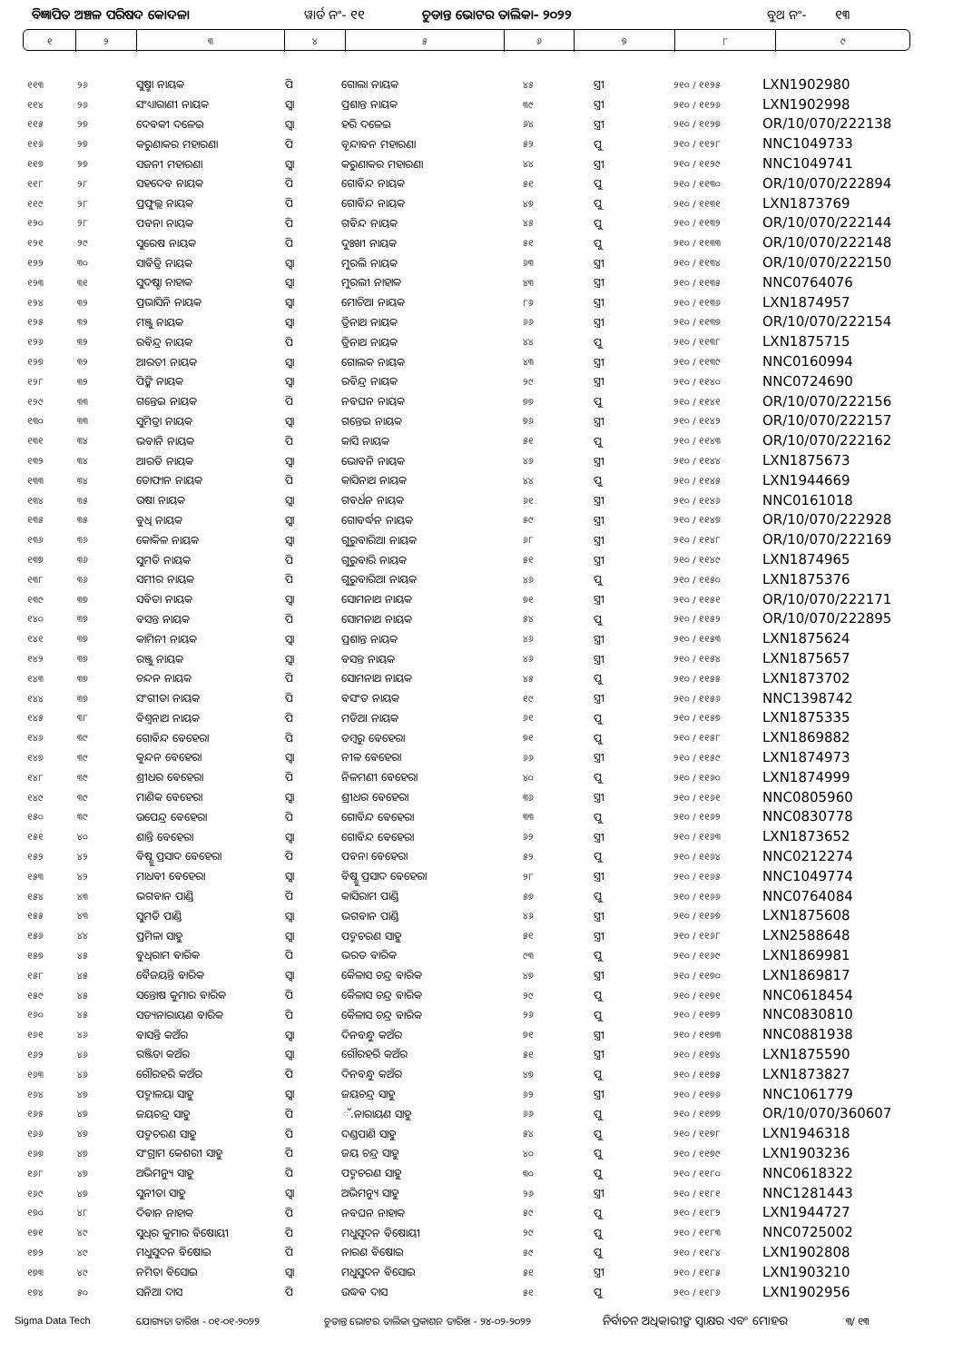ବିଜ୍ଞାପିତ ଅଞ୍ଚଳ ପରିଷଦ କୋଦଳା ୱାର୍ଡ ନଂ- ୧୧ ଚୁଡାନ୍ତ ଭୋଟର ତାଲିକା- ୨୦୨୨ ବୁଥ ନଂ- ୧୩
| ୧ | ୨ | ୩ | ୪ | ୫ | ୬ | ୭ | ୮ | ୯ |
| --- | --- | --- | --- | --- | --- | --- | --- | --- |
| ୧୧୩ | ୨୬ | ସୁଷ୍ମା ନାୟକ | ପି | ଗୋଲା ନାୟକ | ୪୫ | ସ୍ତ୍ରୀ | ୨୧୦ / ୧୧୨୫ | LXN1902980 |
| ୧୧୪ | ୨୬ | ସଂଧ୍ୟାରାଣୀ ନାୟକ | ସ୍ୱା | ପ୍ରଶାନ୍ତ ନାୟକ | ୩୯ | ସ୍ତ୍ରୀ | ୨୧୦ / ୧୧୨୬ | LXN1902998 |
| ୧୧୫ | ୨୭ | ଦେବକୀ ଦଳେଇ | ସ୍ୱା | ହରି ଦଳେଇ | ୬୪ | ସ୍ତ୍ରୀ | ୨୧୦ / ୧୧୨୭ | OR/10/070/222138 |
| ୧୧୬ | ୨୭ | କରୁଣାକର ମହାରଣା | ପି | ବୃନ୍ଦାବନ ମହାରଣା | ୫୨ | ପୁ | ୨୧୦ / ୧୧୨୮ | NNC1049733 |
| ୧୧୭ | ୨୭ | ସଜନୀ ମହାରଣା | ସ୍ୱା | କରୁଣାକର ମହାରଣା | ୪୪ | ସ୍ତ୍ରୀ | ୨୧୦ / ୧୧୨୯ | NNC1049741 |
| ୧୧୮ | ୨୮ | ସହଦେବ ନାୟକ | ପି | ଗୋବିନ୍ଦ ନାୟକ | ୫୧ | ପୁ | ୨୧୦ / ୧୧୩୦ | OR/10/070/222894 |
| ୧୧୯ | ୨୮ | ପ୍ରଫୁଲ୍ଲ ନାୟକ | ପି | ଗୋବିନ୍ଦ ନାୟକ | ୪୭ | ପୁ | ୨୧୦ / ୧୧୩୧ | LXN1873769 |
| ୧୨୦ | ୨୮ | ପବନା ନାୟକ | ପି | ଗବିନ୍ଦ ନାୟକ | ୪୫ | ପୁ | ୨୧୦ / ୧୧୩୨ | OR/10/070/222144 |
| ୧୨୧ | ୨୯ | ସୁରେଷ ନାୟକ | ପି | ଦୁଃଖୀ ନାୟକ | ୫୧ | ପୁ | ୨୧୦ / ୧୧୩୩ | OR/10/070/222148 |
| ୧୨୨ | ୩୦ | ସାବିତ୍ରି ନାୟକ | ସ୍ୱା | ମୁରଲି ନାୟକ | ୬୩ | ସ୍ତ୍ରୀ | ୨୧୦ / ୧୧୩୪ | OR/10/070/222150 |
| ୧୨୩ | ୩୧ | ସୁଦଷ୍ଟା ନାହାକ | ସ୍ୱା | ମୁରଲୀ ନାହାକ | ୪୩ | ସ୍ତ୍ରୀ | ୨୧୦ / ୧୧୩୫ | NNC0764076 |
| ୧୨୪ | ୩୨ | ପ୍ରଭାସିନି ନାୟକ | ସ୍ୱା | ମୋଚିଆ ନାୟକ | ୮୬ | ସ୍ତ୍ରୀ | ୨୧୦ / ୧୧୩୬ | LXN1874957 |
| ୧୨୫ | ୩୨ | ମଞ୍ଜୁ ନାୟକ | ସ୍ୱା | ତ୍ରିନାଥ ନାୟକ | ୬୬ | ସ୍ତ୍ରୀ | ୨୧୦ / ୧୧୩୭ | OR/10/070/222154 |
| ୧୨୬ | ୩୨ | ରବିନ୍ଦ୍ର ନାୟକ | ପି | ତ୍ରିନାଥ ନାୟକ | ୪୪ | ପୁ | ୨୧୦ / ୧୧୩୮ | LXN1875715 |
| ୧୨୭ | ୩୨ | ଆରତୀ ନାୟକ | ସ୍ୱା | ଗୋଲକ ନାୟକ | ୪୩ | ସ୍ତ୍ରୀ | ୨୧୦ / ୧୧୩୯ | NNC0160994 |
| ୧୨୮ | ୩୨ | ପିଙ୍କି ନାୟକ | ସ୍ୱା | ରବିନ୍ଦ୍ର ନାୟକ | ୨୯ | ସ୍ତ୍ରୀ | ୨୧୦ / ୧୧୪୦ | NNC0724690 |
| ୧୨୯ | ୩୩ | ଗନ୍ତେଇ ନାୟକ | ପି | ନବଘନ ନାୟକ | ୭୭ | ପୁ | ୨୧୦ / ୧୧୪୧ | OR/10/070/222156 |
| ୧୩୦ | ୩୩ | ସୁମିତ୍ରା ନାୟକ | ସ୍ୱା | ଗନ୍ତେଇ ନାୟକ | ୭୬ | ସ୍ତ୍ରୀ | ୨୧୦ / ୧୧୪୨ | OR/10/070/222157 |
| ୧୩୧ | ୩୪ | ଭବାନି ନାୟକ | ପି | କାସି ନାୟକ | ୫୧ | ପୁ | ୨୧୦ / ୧୧୪୩ | OR/10/070/222162 |
| ୧୩୨ | ୩୪ | ଆରତି ନାୟକ | ସ୍ୱା | ଭୋବନି ନାୟକ | ୪୬ | ସ୍ତ୍ରୀ | ୨୧୦ / ୧୧୪୪ | LXN1875673 |
| ୧୩୩ | ୩୪ | ତୋଫାନ ନାୟକ | ପି | କାସିନାଥ ନାୟକ | ୪୪ | ପୁ | ୨୧୦ / ୧୧୪୫ | LXN1944669 |
| ୧୩୪ | ୩୫ | ଉଷା ନାୟକ | ସ୍ୱା | ଗବର୍ଧନ ନାୟକ | ୬୧ | ସ୍ତ୍ରୀ | ୨୧୦ / ୧୧୪୬ | NNC0161018 |
| ୧୩୫ | ୩୫ | ବୁଧି ନାୟକ | ସ୍ୱା | ଗୋବର୍ଦ୍ଧନ ନାୟକ | ୫୯ | ସ୍ତ୍ରୀ | ୨୧୦ / ୧୧୪୭ | OR/10/070/222928 |
| ୧୩୬ | ୩୬ | କୋକିଳ ନାୟକ | ସ୍ୱା | ଗୁରୁବାରିଆ ନାୟକ | ୬୮ | ସ୍ତ୍ରୀ | ୨୧୦ / ୧୧୪୮ | OR/10/070/222169 |
| ୧୩୭ | ୩୬ | ସୁମତି ନାୟକ | ପି | ଗୁରୁବାରି ନାୟକ | ୫୧ | ସ୍ତ୍ରୀ | ୨୧୦ / ୧୧୪୯ | LXN1874965 |
| ୧୩୮ | ୩୬ | ସମୀର ନାୟକ | ପି | ଗୁରୁବାରିଆ ନାୟକ | ୪୬ | ପୁ | ୨୧୦ / ୧୧୫୦ | LXN1875376 |
| ୧୩୯ | ୩୭ | ସବିତା ନାୟକ | ସ୍ୱା | ସୋମନାଥ ନାୟକ | ୭୧ | ସ୍ତ୍ରୀ | ୨୧୦ / ୧୧୫୧ | OR/10/070/222171 |
| ୧୪୦ | ୩୭ | ବସନ୍ତ ନାୟକ | ପି | ସୋମନାଥ ନାୟକ | ୫୪ | ପୁ | ୨୧୦ / ୧୧୫୨ | OR/10/070/222895 |
| ୧୪୧ | ୩୭ | କାମିନୀ ନାୟକ | ସ୍ୱା | ପ୍ରଶାନ୍ତ ନାୟକ | ୪୬ | ସ୍ତ୍ରୀ | ୨୧୦ / ୧୧୫୩ | LXN1875624 |
| ୧୪୨ | ୩୭ | ରଞ୍ଜୁ ନାୟକ | ସ୍ୱା | ବସନ୍ତ ନାୟକ | ୪୬ | ସ୍ତ୍ରୀ | ୨୧୦ / ୧୧୫୪ | LXN1875657 |
| ୧୪୩ | ୩୭ | ଚନ୍ଦନ ନାୟକ | ପି | ସୋମନାଥ ନାୟକ | ୪୫ | ପୁ | ୨୧୦ / ୧୧୫୫ | LXN1873702 |
| ୧୪୪ | ୩୭ | ସଂଗୀତା ନାୟକ | ପି | ବସଂତ ନାୟକ | ୧୯ | ସ୍ତ୍ରୀ | ୨୧୦ / ୧୧୫୬ | NNC1398742 |
| ୧୪୫ | ୩୮ | ବିଶ୍ୱନାଥ ନାୟକ | ପି | ମଡିଆ ନାୟକ | ୬୧ | ପୁ | ୨୧୦ / ୧୧୫୭ | LXN1875335 |
| ୧୪୬ | ୩୯ | ଗୋବିନ୍ଦ ବେହେରା | ପି | ଡମ୍ବରୁ ବେହେରା | ୭୧ | ପୁ | ୨୧୦ / ୧୧୫୮ | LXN1869882 |
| ୧୪୭ | ୩୯ | କୁନ୍ଦନ ବେହେରା | ସ୍ୱା | ନୀଳ ବେହେରା | ୬୬ | ସ୍ତ୍ରୀ | ୨୧୦ / ୧୧୫୯ | LXN1874973 |
| ୧୪୮ | ୩୯ | ଶ୍ରୀଧର ବେହେରା | ପି | ନିଳମଣୀ ବେହେରା | ୪୦ | ପୁ | ୨୧୦ / ୧୧୬୦ | LXN1874999 |
| ୧୪୯ | ୩୯ | ମାଣିକ ବେହେରା | ସ୍ୱା | ଶ୍ରୀଧର ବେହେରା | ୩୬ | ସ୍ତ୍ରୀ | ୨୧୦ / ୧୧୬୧ | NNC0805960 |
| ୧୫୦ | ୩୯ | ଉପେନ୍ଦ୍ର ବେହେରା | ପି | ଗୋବିନ୍ଦ ବେହେରା | ୩୩ | ପୁ | ୨୧୦ / ୧୧୬୨ | NNC0830778 |
| ୧୫୧ | ୪୦ | ଶାନ୍ତି ବେହେରା | ସ୍ୱା | ଗୋବିନ୍ଦ ବେହେରା | ୬୨ | ସ୍ତ୍ରୀ | ୨୧୦ / ୧୧୬୩ | LXN1873652 |
| ୧୫୨ | ୪୨ | ବିଷ୍ଣୁ ପ୍ରସାଦ ବେହେରା | ପି | ପବନା ବେହେରା | ୫୨ | ପୁ | ୨୧୦ / ୧୧୬୪ | NNC0212274 |
| ୧୫୩ | ୪୨ | ମାଧବୀ ବେହେରା | ସ୍ୱା | ବିଷ୍ଣୁ ପ୍ରସାଦ ବେହେରା | ୨୮ | ସ୍ତ୍ରୀ | ୨୧୦ / ୧୧୬୫ | NNC1049774 |
| ୧୫୪ | ୪୩ | ଭଗବାନ ପାଣ୍ଡି | ପି | କାସିରାମ ପାଣ୍ଡି | ୫୭ | ପୁ | ୨୧୦ / ୧୧୬୬ | NNC0764084 |
| ୧୫୫ | ୪୩ | ସୁମତି ପାଣ୍ଡି | ସ୍ୱା | ଭଗବାନ ପାଣ୍ଡି | ୪୬ | ସ୍ତ୍ରୀ | ୨୧୦ / ୧୧୬୭ | LXN1875608 |
| ୧୫୬ | ୪୪ | ପ୍ରମିଳା ସାହୁ | ସ୍ୱା | ପଦ୍ମଚରଣ ସାହୁ | ୫୧ | ସ୍ତ୍ରୀ | ୨୧୦ / ୧୧୬୮ | LXN2588648 |
| ୧୫୭ | ୪୫ | ବୁଧିରାମ ବାରିକ | ପି | ଭରତ ବାରିକ | ୯୩ | ପୁ | ୨୧୦ / ୧୧୬୯ | LXN1869981 |
| ୧୫୮ | ୪୫ | ବୈଜୟନ୍ତି ବାରିକ | ସ୍ୱା | କୈଳାସ ଚନ୍ଦ୍ର ବାରିକ | ୪୭ | ସ୍ତ୍ରୀ | ୨୧୦ / ୧୧୭୦ | LXN1869817 |
| ୧୫୯ | ୪୫ | ସନ୍ତୋଷ କୁମାର ବାରିକ | ପି | କୈଳାସ ଚନ୍ଦ୍ର ବାରିକ | ୨୯ | ପୁ | ୨୧୦ / ୧୧୭୧ | NNC0618454 |
| ୧୬୦ | ୪୫ | ସତ୍ୟନାରାୟଣ ବାରିକ | ପି | କୈଳାସ ଚନ୍ଦ୍ର ବାରିକ | ୨୬ | ପୁ | ୨୧୦ / ୧୧୭୨ | NNC0830810 |
| ୧୬୧ | ୪୬ | ବାସନ୍ତି କଅଁର | ସ୍ୱା | ଦିନବନ୍ଧୁ କଅଁର | ୭୧ | ସ୍ତ୍ରୀ | ୨୧୦ / ୧୧୭୩ | NNC0881938 |
| ୧୬୨ | ୪୬ | ରଞ୍ଜିତା କଅଁର | ସ୍ୱା | ଗୌରହରି କଅଁର | ୫୧ | ସ୍ତ୍ରୀ | ୨୧୦ / ୧୧୭୪ | LXN1875590 |
| ୧୬୩ | ୪୬ | ଗୌରହରି କଅଁର | ପି | ଦିନବନ୍ଧୁ କଅଁର | ୪୭ | ପୁ | ୨୧୦ / ୧୧୭୫ | LXN1873827 |
| ୧୬୪ | ୪୭ | ପଦ୍ମାଳୟା ସାହୁ | ସ୍ୱା | ଜୟଚନ୍ଦ୍ର ସାହୁ | ୬୨ | ସ୍ତ୍ରୀ | ୨୧୦ / ୧୧୭୬ | NNC1061779 |
| ୧୬୫ | ୪୭ | ଜୟଚନ୍ଦ୍ର ସାହୁ | ପି | ଁ.ନାରାୟଣ ସାହୁ | ୬୬ | ପୁ | ୨୧୦ / ୧୧୭୭ | OR/10/070/360607 |
| ୧୬୬ | ୪୭ | ପଦ୍ମଚରଣ ସାହୁ | ପି | ଦଣ୍ଡପାଣି ସାହୁ | ୫୪ | ପୁ | ୨୧୦ / ୧୧୭୮ | LXN1946318 |
| ୧୬୭ | ୪୭ | ସଂଗ୍ରାମ କେଶରୀ ସାହୁ | ପି | ଜୟ ଚନ୍ଦ୍ର ସାହୁ | ୪୦ | ପୁ | ୨୧୦ / ୧୧୭୯ | LXN1903236 |
| ୧୬୮ | ୪୭ | ଅଭିମନ୍ୟୁ ସାହୁ | ପି | ପଦ୍ମଚରଣ ସାହୁ | ୩୦ | ପୁ | ୨୧୦ / ୧୧୮୦ | NNC0618322 |
| ୧୬୯ | ୪୭ | ସୁନୀତା ସାହୁ | ସ୍ୱା | ଅଭିମନ୍ୟୁ ସାହୁ | ୨୬ | ସ୍ତ୍ରୀ | ୨୧୦ / ୧୧୮୧ | NNC1281443 |
| ୧୭୦ | ୪୮ | ଦିବାନ ନାହାକ | ପି | ନବଘନ ନାହାକ | ୫୯ | ପୁ | ୨୧୦ / ୧୧୮୨ | LXN1944727 |
| ୧୭୧ | ୪୯ | ସୁଧିର କୁମାର ବିଷୋୟୀ | ପି | ମଧୁସୂଦନ ବିଷୋୟୀ | ୨୯ | ପୁ | ୨୧୦ / ୧୧୮୩ | NNC0725002 |
| ୧୭୨ | ୪୯ | ମଧୁସୁଦନ ବିଷୋଇ | ପି | ନାରଣ ବିଷୋଇ | ୫୯ | ପୁ | ୨୧୦ / ୧୧୮୪ | LXN1902808 |
| ୧୭୩ | ୪୯ | ନମିତା ବିସୋଇ | ସ୍ୱା | ମଧୁସୁଦନ ବିସୋଇ | ୫୧ | ସ୍ତ୍ରୀ | ୨୧୦ / ୧୧୮୫ | LXN1903210 |
| ୧୭୪ | ୫୦ | ସନିଆ ଦାସ | ପି | ଉଦ୍ଧବ ଦାସ | ୫୧ | ପୁ | ୨୧୦ / ୧୧୮୬ | LXN1902956 |
Sigma Data Tech ଯୋଗ୍ୟତା ତାରିଖ - ୦୧-୦୧-୨୦୨୨ ଚୁଡାନ୍ତ ଭୋଟର ତାଲିକା ପ୍ରକାଶନ ତାରିଖ - ୨୪-୦୨-୨୦୨୨ ନିର୍ବାଚନ ଅଧିକାରୀଙ୍କ ସ୍ୱାକ୍ଷର ଏବଂ ମୋହର ୩/ ୧୩